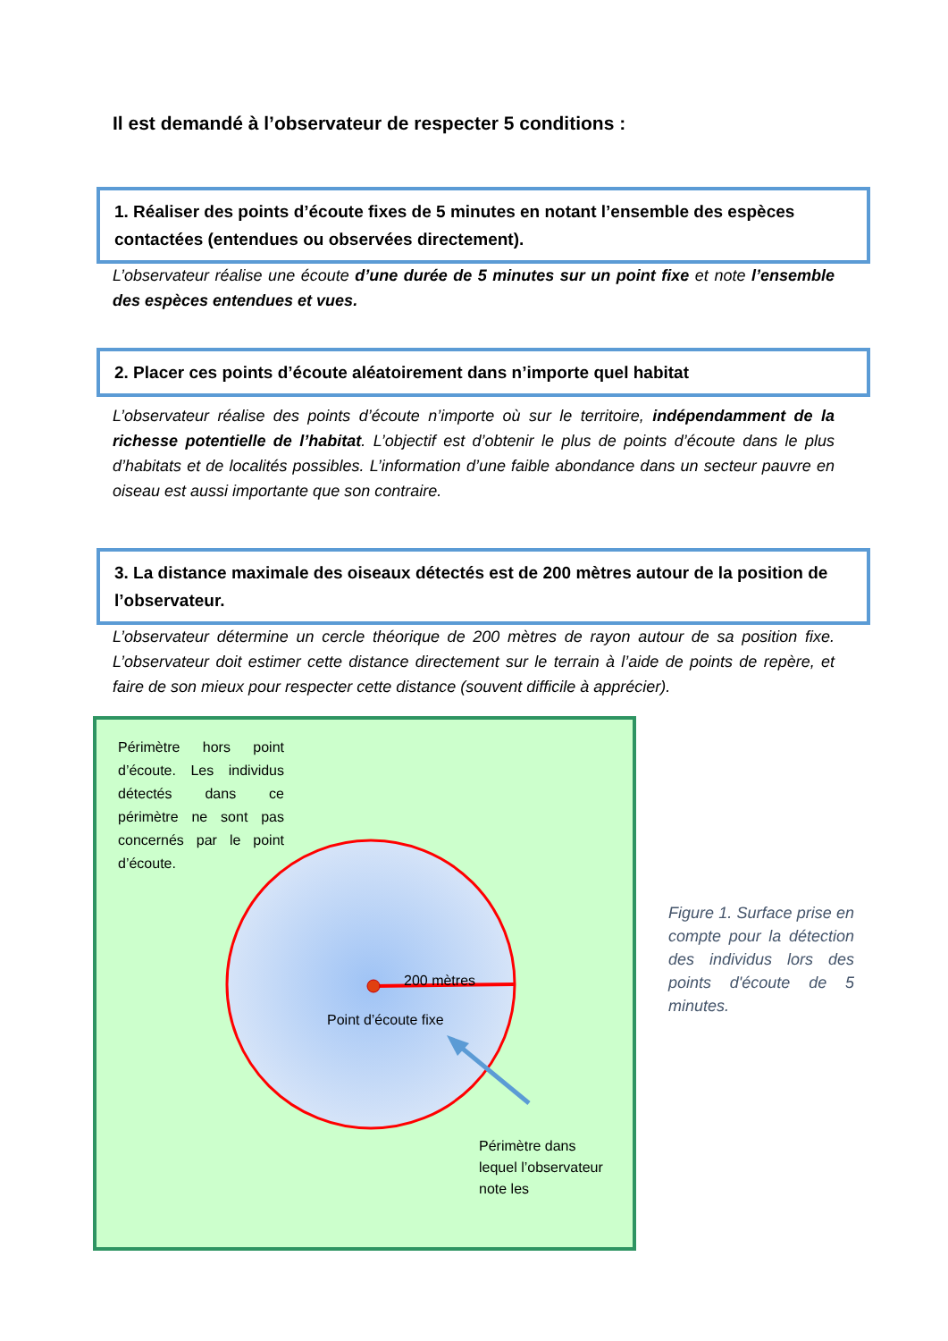Il est demandé à l’observateur de respecter 5 conditions :
1. Réaliser des points d’écoute fixes de 5 minutes en notant l’ensemble des espèces contactées (entendues ou observées directement).
L’observateur réalise une écoute d’une durée de 5 minutes sur un point fixe et note l’ensemble des espèces entendues et vues.
2. Placer ces points d’écoute aléatoirement dans n’importe quel habitat
L’observateur réalise des points d’écoute n’importe où sur le territoire, indépendamment de la richesse potentielle de l’habitat. L’objectif est d’obtenir le plus de points d’écoute dans le plus d’habitats et de localités possibles. L’information d’une faible abondance dans un secteur pauvre en oiseau est aussi importante que son contraire.
3. La distance maximale des oiseaux détectés est de 200 mètres autour de la position de l’observateur.
L’observateur détermine un cercle théorique de 200 mètres de rayon autour de sa position fixe. L’observateur doit estimer cette distance directement sur le terrain à l’aide de points de repère, et faire de son mieux pour respecter cette distance (souvent difficile à apprécier).
Périmètre hors point d’écoute. Les individus détectés dans ce périmètre ne sont pas concernés par le point d’écoute.
200 mètres
Point d’écoute fixe
Périmètre dans
lequel l’observateur
note les
Figure 1. Surface prise en compte pour la détection des individus lors des points d'écoute de 5 minutes.